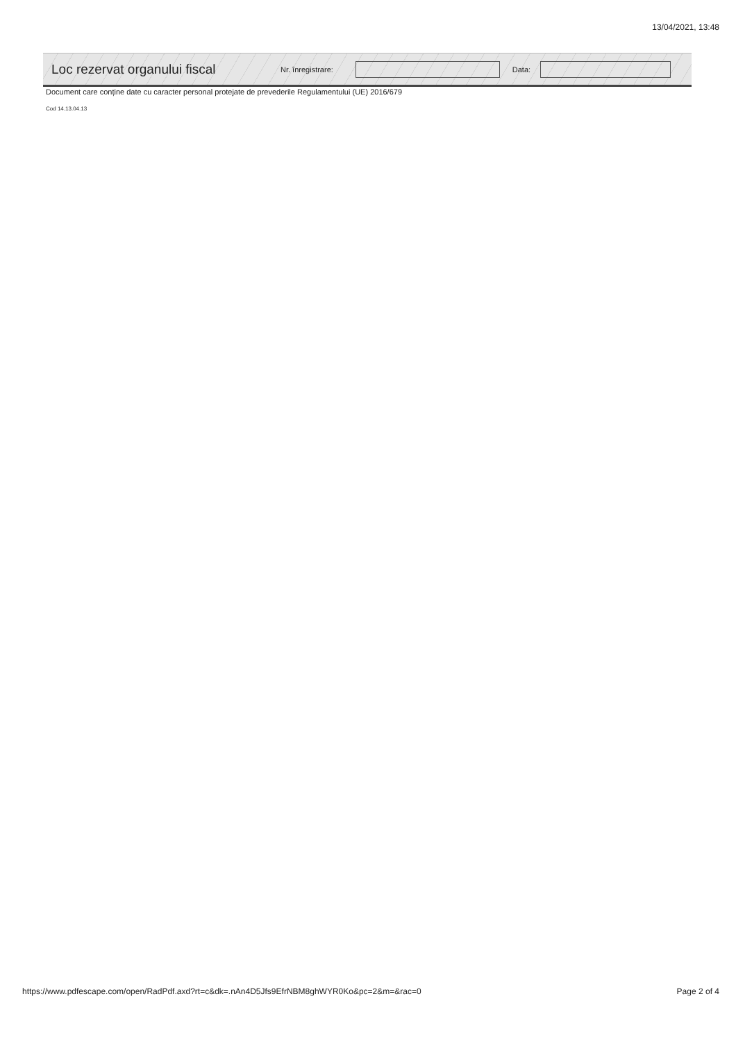13/04/2021, 13:48
Loc rezervat organului fiscal Nr. înregistrare: Data:
Document care conține date cu caracter personal protejate de prevederile Regulamentului (UE) 2016/679
Cod 14.13.04.13
https://www.pdfescape.com/open/RadPdf.axd?rt=c&dk=.nAn4D5Jfs9EfrNBM8ghWYR0Ko&pc=2&m=&rac=0
Page 2 of 4